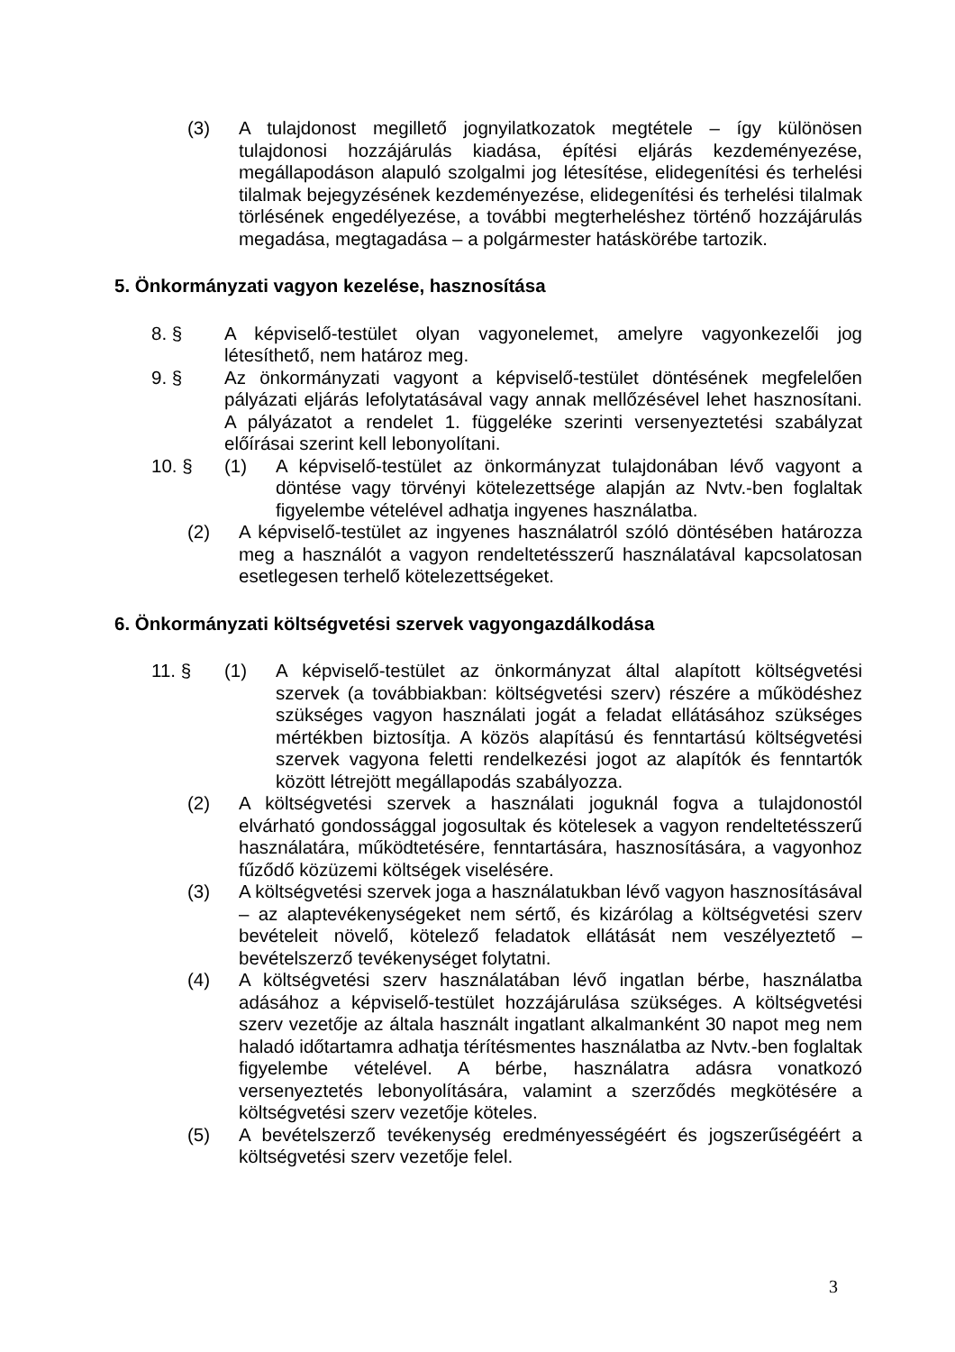(3) A tulajdonost megillető jognyilatkozatok megtétele – így különösen tulajdonosi hozzájárulás kiadása, építési eljárás kezdeményezése, megállapodáson alapuló szolgalmi jog létesítése, elidegenítési és terhelési tilalmak bejegyzésének kezdeményezése, elidegenítési és terhelési tilalmak törlésének engedélyezése, a további megterheléshez történő hozzájárulás megadása, megtagadása – a polgármester hatáskörébe tartozik.
5. Önkormányzati vagyon kezelése, hasznosítása
8. § A képviselő-testület olyan vagyonelemet, amelyre vagyonkezelői jog létesíthető, nem határoz meg.
9. § Az önkormányzati vagyont a képviselő-testület döntésének megfelelően pályázati eljárás lefolytatásával vagy annak mellőzésével lehet hasznosítani. A pályázatot a rendelet 1. függeléke szerinti versenyeztetési szabályzat előírásai szerint kell lebonyolítani.
10. § (1) A képviselő-testület az önkormányzat tulajdonában lévő vagyont a döntése vagy törvényi kötelezettsége alapján az Nvtv.-ben foglaltak figyelembe vételével adhatja ingyenes használatba.
(2) A képviselő-testület az ingyenes használatról szóló döntésében határozza meg a használót a vagyon rendeltetésszerű használatával kapcsolatosan esetlegesen terhelő kötelezettségeket.
6. Önkormányzati költségvetési szervek vagyongazdálkodása
11. § (1) A képviselő-testület az önkormányzat által alapított költségvetési szervek (a továbbiakban: költségvetési szerv) részére a működéshez szükséges vagyon használati jogát a feladat ellátásához szükséges mértékben biztosítja. A közös alapítású és fenntartású költségvetési szervek vagyona feletti rendelkezési jogot az alapítók és fenntartók között létrejött megállapodás szabályozza.
(2) A költségvetési szervek a használati joguknál fogva a tulajdonostól elvárható gondossággal jogosultak és kötelesek a vagyon rendeltetésszerű használatára, működtetésére, fenntartására, hasznosítására, a vagyonhoz fűződő közüzemi költségek viselésére.
(3) A költségvetési szervek joga a használatukban lévő vagyon hasznosításával – az alaptevékenységeket nem sértő, és kizárólag a költségvetési szerv bevételeit növelő, kötelező feladatok ellátását nem veszélyeztető – bevételszerző tevékenységet folytatni.
(4) A költségvetési szerv használatában lévő ingatlan bérbe, használatba adásához a képviselő-testület hozzájárulása szükséges. A költségvetési szerv vezetője az általa használt ingatlant alkalmanként 30 napot meg nem haladó időtartamra adhatja térítésmentes használatba az Nvtv.-ben foglaltak figyelembe vételével. A bérbe, használatra adásra vonatkozó versenyeztetés lebonyolítására, valamint a szerződés megkötésére a költségvetési szerv vezetője köteles.
(5) A bevételszerző tevékenység eredményességéért és jogszerűségéért a költségvetési szerv vezetője felel.
3